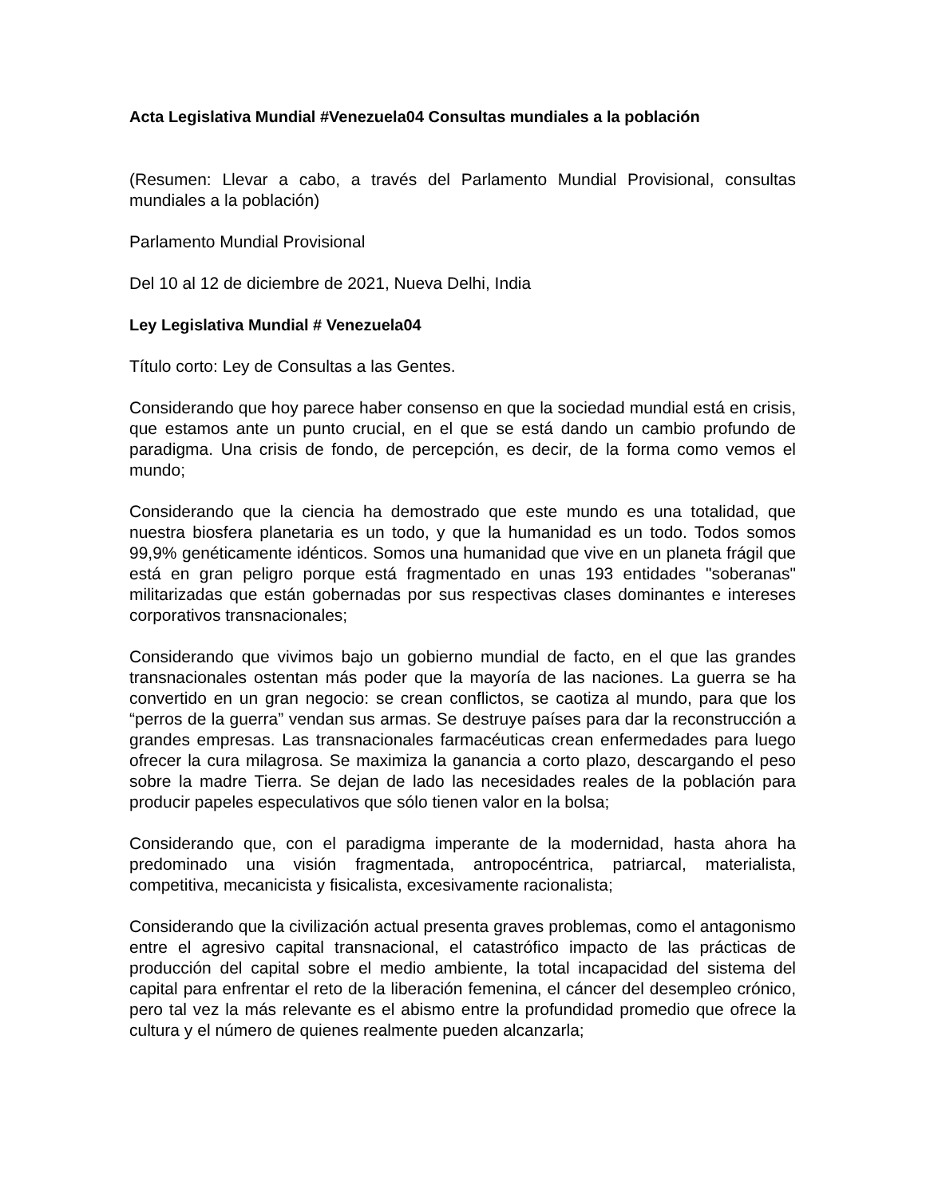Acta Legislativa Mundial #Venezuela04 Consultas mundiales a la población
(Resumen: Llevar a cabo, a través del Parlamento Mundial Provisional, consultas mundiales a la población)
Parlamento Mundial Provisional
Del 10 al 12 de diciembre de 2021, Nueva Delhi, India
Ley Legislativa Mundial # Venezuela04
Título corto: Ley de Consultas a las Gentes.
Considerando que hoy parece haber consenso en que la sociedad mundial está en crisis, que estamos ante un punto crucial, en el que se está dando un cambio profundo de paradigma. Una crisis de fondo, de percepción, es decir, de la forma como vemos el mundo;
Considerando que la ciencia ha demostrado que este mundo es una totalidad, que nuestra biosfera planetaria es un todo, y que la humanidad es un todo. Todos somos 99,9% genéticamente idénticos. Somos una humanidad que vive en un planeta frágil que está en gran peligro porque está fragmentado en unas 193 entidades "soberanas" militarizadas que están gobernadas por sus respectivas clases dominantes e intereses corporativos transnacionales;
Considerando que vivimos bajo un gobierno mundial de facto, en el que las grandes transnacionales ostentan más poder que la mayoría de las naciones. La guerra se ha convertido en un gran negocio: se crean conflictos, se caotiza al mundo, para que los “perros de la guerra” vendan sus armas. Se destruye países para dar la reconstrucción a grandes empresas. Las transnacionales farmacéuticas crean enfermedades para luego ofrecer la cura milagrosa. Se maximiza la ganancia a corto plazo, descargando el peso sobre la madre Tierra. Se dejan de lado las necesidades reales de la población para producir papeles especulativos que sólo tienen valor en la bolsa;
Considerando que, con el paradigma imperante de la modernidad, hasta ahora ha predominado una visión fragmentada, antropocéntrica, patriarcal, materialista, competitiva, mecanicista y fisicalista, excesivamente racionalista;
Considerando que la civilización actual presenta graves problemas, como el antagonismo entre el agresivo capital transnacional, el catastrófico impacto de las prácticas de producción del capital sobre el medio ambiente, la total incapacidad del sistema del capital para enfrentar el reto de la liberación femenina, el cáncer del desempleo crónico, pero tal vez la más relevante es el abismo entre la profundidad promedio que ofrece la cultura y el número de quienes realmente pueden alcanzarla;